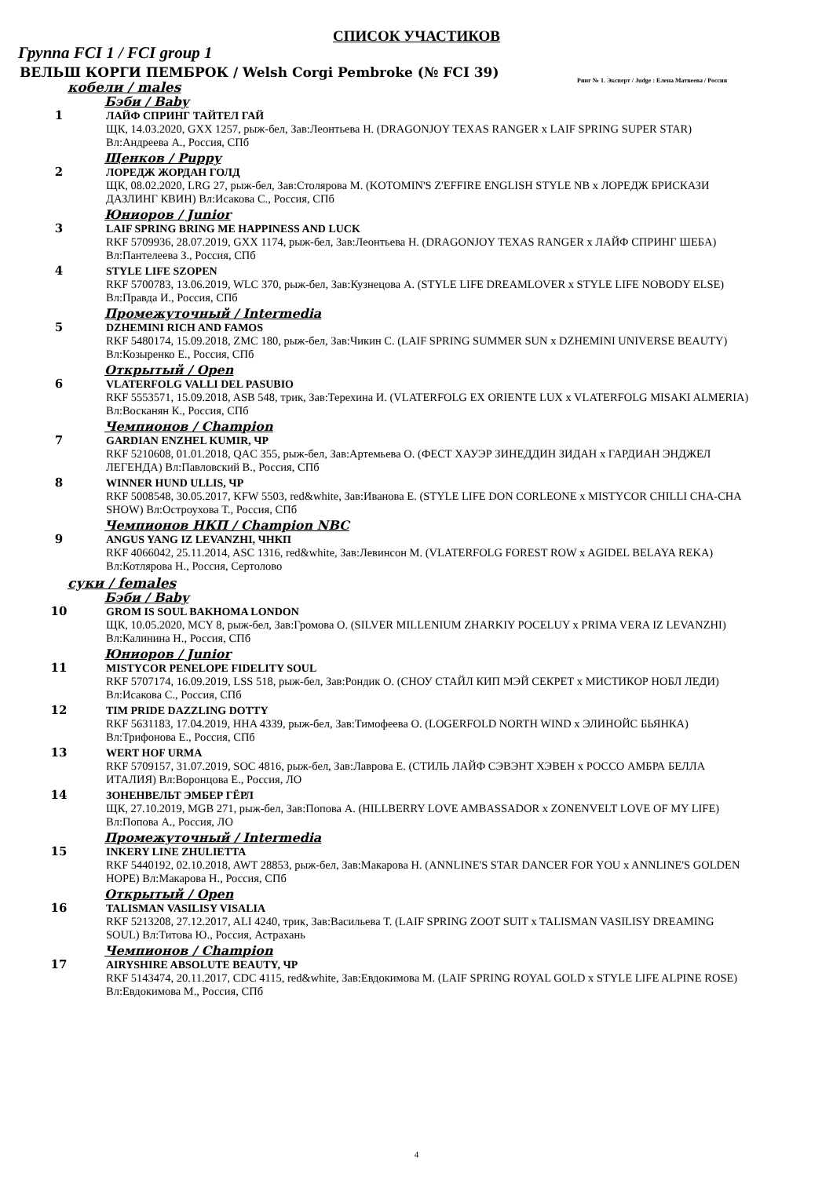СПИСОК УЧАСТИКОВ
Группа FCI 1 / FCI group 1
ВЕЛЬШ КОРГИ ПЕМБРОК / Welsh Corgi Pembroke (№ FCI 39)
Ринг № 1. Эксперт / Judge : Елена Матвеева / Россия
кобели / males
Бэби / Baby
1 ЛАЙФ СПРИНГ ТАЙТЕЛ ГАЙ
ЩК, 14.03.2020, GXX 1257, рыж-бел, Зав:Леонтьева Н. (DRAGONJOY TEXAS RANGER x LAIF SPRING SUPER STAR) Вл:Андреева А., Россия, СПб
Щенков / Puppy
2 ЛОРЕДЖ ЖОРДАН ГОЛД
ЩК, 08.02.2020, LRG 27, рыж-бел, Зав:Столярова М. (KOTOMIN'S Z'EFFIRE ENGLISH STYLE NB x ЛОРЕДЖ БРИСКАЗИ ДАЗЛИНГ КВИН) Вл:Исакова С., Россия, СПб
Юниоров / Junior
3 LAIF SPRING BRING ME HAPPINESS AND LUCK
RKF 5709936, 28.07.2019, GXX 1174, рыж-бел, Зав:Леонтьева Н. (DRAGONJOY TEXAS RANGER x ЛАЙФ СПРИНГ ШЕБА) Вл:Пантелеева З., Россия, СПб
4 STYLE LIFE SZOPEN
RKF 5700783, 13.06.2019, WLC 370, рыж-бел, Зав:Кузнецова А. (STYLE LIFE DREAMLOVER x STYLE LIFE NOBODY ELSE) Вл:Правда И., Россия, СПб
Промежуточный / Intermedia
5 DZHEMINI RICH AND FAMOS
RKF 5480174, 15.09.2018, ZMC 180, рыж-бел, Зав:Чикин С. (LAIF SPRING SUMMER SUN x DZHEMINI UNIVERSE BEAUTY) Вл:Козыренко Е., Россия, СПб
Открытый / Open
6 VLATERFOLG VALLI DEL PASUBIO
RKF 5553571, 15.09.2018, ASB 548, трик, Зав:Терехина И. (VLATERFOLG EX ORIENTE LUX x VLATERFOLG MISAKI ALMERIA) Вл:Восканян К., Россия, СПб
Чемпионов / Champion
7 GARDIAN ENZHEL KUMIR, ЧР
RKF 5210608, 01.01.2018, QAC 355, рыж-бел, Зав:Артемьева О. (ФЕСТ ХАУЭР ЗИНЕДДИН ЗИДАН x ГАРДИАН ЭНДЖЕЛ ЛЕГЕНДА) Вл:Павловский В., Россия, СПб
8 WINNER HUND ULLIS, ЧР
RKF 5008548, 30.05.2017, KFW 5503, red&white, Зав:Иванова Е. (STYLE LIFE DON CORLEONE x MISTYCOR CHILLI CHA-CHA SHOW) Вл:Остроухова Т., Россия, СПб
Чемпионов НКП / Champion NBC
9 ANGUS YANG IZ LEVANZHI, ЧНКП
RKF 4066042, 25.11.2014, ASC 1316, red&white, Зав:Левинсон М. (VLATERFOLG FOREST ROW x AGIDEL BELAYA REKA) Вл:Котлярова Н., Россия, Сертолово
суки / females
Бэби / Baby
10 GROM IS SOUL BAKHOMA LONDON
ЩК, 10.05.2020, MCY 8, рыж-бел, Зав:Громова О. (SILVER MILLENIUM ZHARKIY POCELUY x PRIMA VERA IZ LEVANZHI) Вл:Калинина Н., Россия, СПб
Юниоров / Junior
11 MISTYCOR PENELOPE FIDELITY SOUL
RKF 5707174, 16.09.2019, LSS 518, рыж-бел, Зав:Рондик О. (СНОУ СТАЙЛ КИП МЭЙ СЕКРЕТ x МИСТИКОР НОБЛ ЛЕДИ) Вл:Исакова С., Россия, СПб
12 TIM PRIDE DAZZLING DOTTY
RKF 5631183, 17.04.2019, HHA 4339, рыж-бел, Зав:Тимофеева О. (LOGERFOLD NORTH WIND x ЭЛИНОЙС БЬЯНКА) Вл:Трифонова Е., Россия, СПб
13 WERT HOF URMA
RKF 5709157, 31.07.2019, SOC 4816, рыж-бел, Зав:Лаврова Е. (СТИЛЬ ЛАЙФ СЭВЭНТ ХЭВЕН x РОССО АМБРА БЕЛЛА ИТАЛИЯ) Вл:Воронцова Е., Россия, ЛО
14 ЗОНЕНВЕЛЬТ ЭМБЕР ГЁРЛ
ЩК, 27.10.2019, MGB 271, рыж-бел, Зав:Попова А. (HILLBERRY LOVE AMBASSADOR x ZONENVELT LOVE OF MY LIFE) Вл:Попова А., Россия, ЛО
Промежуточный / Intermedia
15 INKERY LINE ZHULIETTA
RKF 5440192, 02.10.2018, AWT 28853, рыж-бел, Зав:Макарова Н. (ANNLINE'S STAR DANCER FOR YOU x ANNLINE'S GOLDEN HOPE) Вл:Макарова Н., Россия, СПб
Открытый / Open
16 TALISMAN VASILISY VISALIA
RKF 5213208, 27.12.2017, ALI 4240, трик, Зав:Васильева Т. (LAIF SPRING ZOOT SUIT x TALISMAN VASILISY DREAMING SOUL) Вл:Титова Ю., Россия, Астрахань
Чемпионов / Champion
17 AIRYSHIRE ABSOLUTE BEAUTY, ЧР
RKF 5143474, 20.11.2017, CDC 4115, red&white, Зав:Евдокимова М. (LAIF SPRING ROYAL GOLD x STYLE LIFE ALPINE ROSE) Вл:Евдокимова М., Россия, СПб
4